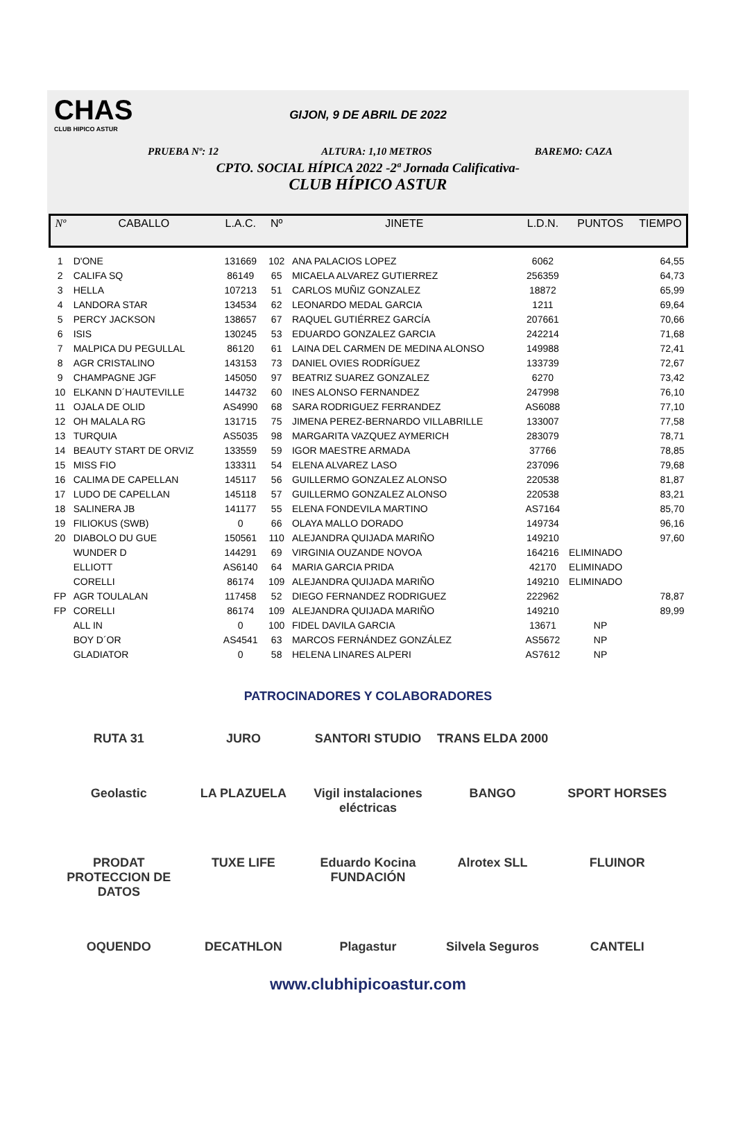CHAS
CLUB HIPICO ASTUR
GIJON, 9 DE ABRIL DE 2022
PRUEBA Nº: 12 ALTURA: 1,10 METROS BAREMO: CAZA
CPTO. SOCIAL HÍPICA 2022 -2ª Jornada Calificativa-
CLUB HÍPICO ASTUR
| Nº | CABALLO | L.A.C. | Nº | JINETE | L.D.N. | PUNTOS | TIEMPO |
| --- | --- | --- | --- | --- | --- | --- | --- |
| 1 | D'ONE | 131669 | 102 | ANA PALACIOS LOPEZ | 6062 | | 64,55 |
| 2 | CALIFA SQ | 86149 | 65 | MICAELA ALVAREZ GUTIERREZ | 256359 | | 64,73 |
| 3 | HELLA | 107213 | 51 | CARLOS MUÑIZ GONZALEZ | 18872 | | 65,99 |
| 4 | LANDORA STAR | 134534 | 62 | LEONARDO MEDAL GARCIA | 1211 | | 69,64 |
| 5 | PERCY JACKSON | 138657 | 67 | RAQUEL GUTIÉRREZ GARCÍA | 207661 | | 70,66 |
| 6 | ISIS | 130245 | 53 | EDUARDO GONZALEZ GARCIA | 242214 | | 71,68 |
| 7 | MALPICA DU PEGULLAL | 86120 | 61 | LAINA DEL CARMEN DE MEDINA ALONSO | 149988 | | 72,41 |
| 8 | AGR CRISTALINO | 143153 | 73 | DANIEL OVIES RODRÍGUEZ | 133739 | | 72,67 |
| 9 | CHAMPAGNE JGF | 145050 | 97 | BEATRIZ SUAREZ GONZALEZ | 6270 | | 73,42 |
| 10 | ELKANN D´HAUTEVILLE | 144732 | 60 | INES ALONSO FERNANDEZ | 247998 | | 76,10 |
| 11 | OJALA DE OLID | AS4990 | 68 | SARA RODRIGUEZ FERRANDEZ | AS6088 | | 77,10 |
| 12 | OH MALALA RG | 131715 | 75 | JIMENA PEREZ-BERNARDO VILLABRILLE | 133007 | | 77,58 |
| 13 | TURQUIA | AS5035 | 98 | MARGARITA VAZQUEZ AYMERICH | 283079 | | 78,71 |
| 14 | BEAUTY START DE ORVIZ | 133559 | 59 | IGOR MAESTRE ARMADA | 37766 | | 78,85 |
| 15 | MISS FIO | 133311 | 54 | ELENA ALVAREZ LASO | 237096 | | 79,68 |
| 16 | CALIMA DE CAPELLAN | 145117 | 56 | GUILLERMO GONZALEZ ALONSO | 220538 | | 81,87 |
| 17 | LUDO DE CAPELLAN | 145118 | 57 | GUILLERMO GONZALEZ ALONSO | 220538 | | 83,21 |
| 18 | SALINERA JB | 141177 | 55 | ELENA FONDEVILA MARTINO | AS7164 | | 85,70 |
| 19 | FILIOKUS (SWB) | 0 | 66 | OLAYA MALLO DORADO | 149734 | | 96,16 |
| 20 | DIABOLO DU GUE | 150561 | 110 | ALEJANDRA QUIJADA MARIÑO | 149210 | | 97,60 |
| | WUNDER D | 144291 | 69 | VIRGINIA OUZANDE NOVOA | 164216 | ELIMINADO | |
| | ELLIOTT | AS6140 | 64 | MARIA GARCIA PRIDA | 42170 | ELIMINADO | |
| | CORELLI | 86174 | 109 | ALEJANDRA QUIJADA MARIÑO | 149210 | ELIMINADO | |
| FP | AGR TOULALAN | 117458 | 52 | DIEGO FERNANDEZ RODRIGUEZ | 222962 | | 78,87 |
| FP | CORELLI | 86174 | 109 | ALEJANDRA QUIJADA MARIÑO | 149210 | | 89,99 |
| | ALL IN | 0 | 100 | FIDEL DAVILA GARCIA | 13671 | NP | |
| | BOY D´OR | AS4541 | 63 | MARCOS FERNÁNDEZ GONZÁLEZ | AS5672 | NP | |
| | GLADIATOR | 0 | 58 | HELENA LINARES ALPERI | AS7612 | NP | |
PATROCINADORES Y COLABORADORES
RUTA 31
JURO
SANTORI STUDIO
TRANS ELDA 2000
Geolastic
LA PLAZUELA
Vigil instalaciones eléctricas
BANGO
SPORT HORSES
PRODAT PROTECCION DE DATOS
TUXE LIFE
Eduardo Kocina FUNDACIÓN
Alrotex SLL
FLUINOR
OQUENDO
DECATHLON
Plagastur
Silvela Seguros
CANTELI
www.clubhipicoastur.com